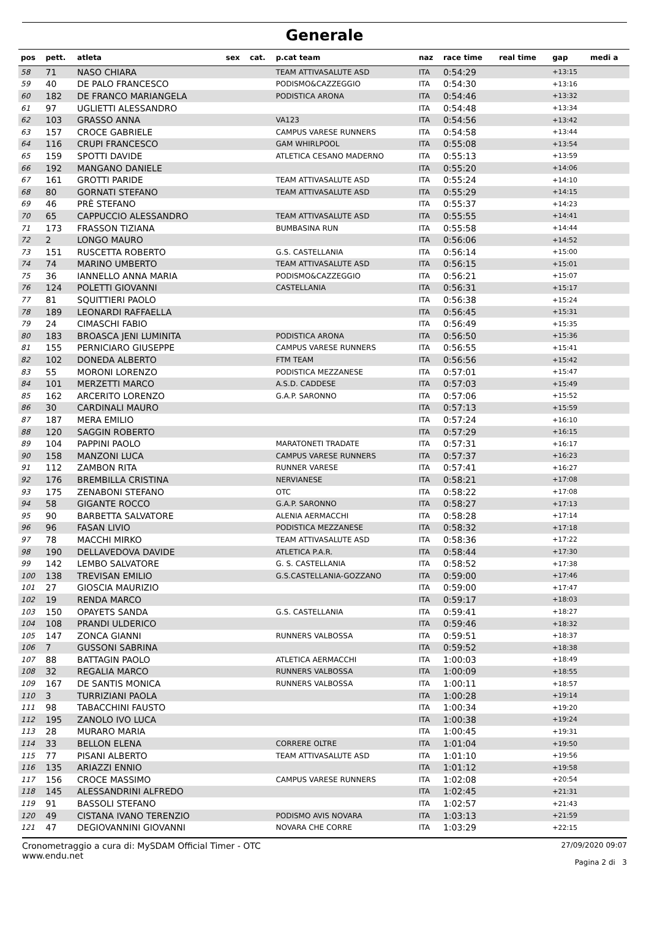Generale
| pos | pett. | atleta | sex | cat. | p.cat team | naz | race time | real time | gap | medi a |
| --- | --- | --- | --- | --- | --- | --- | --- | --- | --- | --- |
| 58 | 71 | NASO CHIARA | | | TEAM ATTIVASALUTE ASD | ITA | 0:54:29 | | +13:15 | |
| 59 | 40 | DE PALO FRANCESCO | | | PODISMO&CAZZEGGIO | ITA | 0:54:30 | | +13:16 | |
| 60 | 182 | DE FRANCO MARIANGELA | | | PODISTICA ARONA | ITA | 0:54:46 | | +13:32 | |
| 61 | 97 | UGLIETTI ALESSANDRO | | | | ITA | 0:54:48 | | +13:34 | |
| 62 | 103 | GRASSO ANNA | | | VA123 | ITA | 0:54:56 | | +13:42 | |
| 63 | 157 | CROCE GABRIELE | | | CAMPUS VARESE RUNNERS | ITA | 0:54:58 | | +13:44 | |
| 64 | 116 | CRUPI FRANCESCO | | | GAM WHIRLPOOL | ITA | 0:55:08 | | +13:54 | |
| 65 | 159 | SPOTTI DAVIDE | | | ATLETICA CESANO MADERNO | ITA | 0:55:13 | | +13:59 | |
| 66 | 192 | MANGANO DANIELE | | | | ITA | 0:55:20 | | +14:06 | |
| 67 | 161 | GROTTI PARIDE | | | TEAM ATTIVASALUTE ASD | ITA | 0:55:24 | | +14:10 | |
| 68 | 80 | GORNATI STEFANO | | | TEAM ATTIVASALUTE ASD | ITA | 0:55:29 | | +14:15 | |
| 69 | 46 | PRÈ STEFANO | | | | ITA | 0:55:37 | | +14:23 | |
| 70 | 65 | CAPPUCCIO ALESSANDRO | | | TEAM ATTIVASALUTE ASD | ITA | 0:55:55 | | +14:41 | |
| 71 | 173 | FRASSON TIZIANA | | | BUMBASINA RUN | ITA | 0:55:58 | | +14:44 | |
| 72 | 2 | LONGO MAURO | | | | ITA | 0:56:06 | | +14:52 | |
| 73 | 151 | RUSCETTA ROBERTO | | | G.S. CASTELLANIA | ITA | 0:56:14 | | +15:00 | |
| 74 | 74 | MARINO UMBERTO | | | TEAM ATTIVASALUTE ASD | ITA | 0:56:15 | | +15:01 | |
| 75 | 36 | IANNELLO ANNA MARIA | | | PODISMO&CAZZEGGIO | ITA | 0:56:21 | | +15:07 | |
| 76 | 124 | POLETTI GIOVANNI | | | CASTELLANIA | ITA | 0:56:31 | | +15:17 | |
| 77 | 81 | SQUITTIERI PAOLO | | | | ITA | 0:56:38 | | +15:24 | |
| 78 | 189 | LEONARDI RAFFAELLA | | | | ITA | 0:56:45 | | +15:31 | |
| 79 | 24 | CIMASCHI FABIO | | | | ITA | 0:56:49 | | +15:35 | |
| 80 | 183 | BROASCA JENI LUMINITA | | | PODISTICA ARONA | ITA | 0:56:50 | | +15:36 | |
| 81 | 155 | PERNICIARO GIUSEPPE | | | CAMPUS VARESE RUNNERS | ITA | 0:56:55 | | +15:41 | |
| 82 | 102 | DONEDA ALBERTO | | | FTM TEAM | ITA | 0:56:56 | | +15:42 | |
| 83 | 55 | MORONI LORENZO | | | PODISTICA MEZZANESE | ITA | 0:57:01 | | +15:47 | |
| 84 | 101 | MERZETTI MARCO | | | A.S.D. CADDESE | ITA | 0:57:03 | | +15:49 | |
| 85 | 162 | ARCERITO LORENZO | | | G.A.P. SARONNO | ITA | 0:57:06 | | +15:52 | |
| 86 | 30 | CARDINALI MAURO | | | | ITA | 0:57:13 | | +15:59 | |
| 87 | 187 | MERA EMILIO | | | | ITA | 0:57:24 | | +16:10 | |
| 88 | 120 | SAGGIN ROBERTO | | | | ITA | 0:57:29 | | +16:15 | |
| 89 | 104 | PAPPINI PAOLO | | | MARATONETI TRADATE | ITA | 0:57:31 | | +16:17 | |
| 90 | 158 | MANZONI LUCA | | | CAMPUS VARESE RUNNERS | ITA | 0:57:37 | | +16:23 | |
| 91 | 112 | ZAMBON RITA | | | RUNNER VARESE | ITA | 0:57:41 | | +16:27 | |
| 92 | 176 | BREMBILLA CRISTINA | | | NERVIANESE | ITA | 0:58:21 | | +17:08 | |
| 93 | 175 | ZENABONI STEFANO | | | OTC | ITA | 0:58:22 | | +17:08 | |
| 94 | 58 | GIGANTE ROCCO | | | G.A.P. SARONNO | ITA | 0:58:27 | | +17:13 | |
| 95 | 90 | BARBETTA SALVATORE | | | ALENIA AERMACCHI | ITA | 0:58:28 | | +17:14 | |
| 96 | 96 | FASAN LIVIO | | | PODISTICA MEZZANESE | ITA | 0:58:32 | | +17:18 | |
| 97 | 78 | MACCHI MIRKO | | | TEAM ATTIVASALUTE ASD | ITA | 0:58:36 | | +17:22 | |
| 98 | 190 | DELLAVEDOVA DAVIDE | | | ATLETICA P.A.R. | ITA | 0:58:44 | | +17:30 | |
| 99 | 142 | LEMBO SALVATORE | | | G. S. CASTELLANIA | ITA | 0:58:52 | | +17:38 | |
| 100 | 138 | TREVISAN EMILIO | | | G.S.CASTELLANIA-GOZZANO | ITA | 0:59:00 | | +17:46 | |
| 101 | 27 | GIOSCIA MAURIZIO | | | | ITA | 0:59:00 | | +17:47 | |
| 102 | 19 | RENDA MARCO | | | | ITA | 0:59:17 | | +18:03 | |
| 103 | 150 | OPAYETS SANDA | | | G.S. CASTELLANIA | ITA | 0:59:41 | | +18:27 | |
| 104 | 108 | PRANDI ULDERICO | | | | ITA | 0:59:46 | | +18:32 | |
| 105 | 147 | ZONCA GIANNI | | | RUNNERS VALBOSSA | ITA | 0:59:51 | | +18:37 | |
| 106 | 7 | GUSSONI SABRINA | | | | ITA | 0:59:52 | | +18:38 | |
| 107 | 88 | BATTAGIN PAOLO | | | ATLETICA AERMACCHI | ITA | 1:00:03 | | +18:49 | |
| 108 | 32 | REGALIA MARCO | | | RUNNERS VALBOSSA | ITA | 1:00:09 | | +18:55 | |
| 109 | 167 | DE SANTIS MONICA | | | RUNNERS VALBOSSA | ITA | 1:00:11 | | +18:57 | |
| 110 | 3 | TURRIZIANI PAOLA | | | | ITA | 1:00:28 | | +19:14 | |
| 111 | 98 | TABACCHINI FAUSTO | | | | ITA | 1:00:34 | | +19:20 | |
| 112 | 195 | ZANOLO IVO LUCA | | | | ITA | 1:00:38 | | +19:24 | |
| 113 | 28 | MURARO MARIA | | | | ITA | 1:00:45 | | +19:31 | |
| 114 | 33 | BELLON ELENA | | | CORRERE OLTRE | ITA | 1:01:04 | | +19:50 | |
| 115 | 77 | PISANI ALBERTO | | | TEAM ATTIVASALUTE ASD | ITA | 1:01:10 | | +19:56 | |
| 116 | 135 | ARIAZZI ENNIO | | | | ITA | 1:01:12 | | +19:58 | |
| 117 | 156 | CROCE MASSIMO | | | CAMPUS VARESE RUNNERS | ITA | 1:02:08 | | +20:54 | |
| 118 | 145 | ALESSANDRINI ALFREDO | | | | ITA | 1:02:45 | | +21:31 | |
| 119 | 91 | BASSOLI STEFANO | | | | ITA | 1:02:57 | | +21:43 | |
| 120 | 49 | CISTANA IVANO TERENZIO | | | PODISMO AVIS NOVARA | ITA | 1:03:13 | | +21:59 | |
| 121 | 47 | DEGIOVANNINI GIOVANNI | | | NOVARA CHE CORRE | ITA | 1:03:29 | | +22:15 | |
Cronometraggio a cura di: MySDAM Official Timer - OTC
www.endu.net
27/09/2020 09:07
Pagina 2 di 3